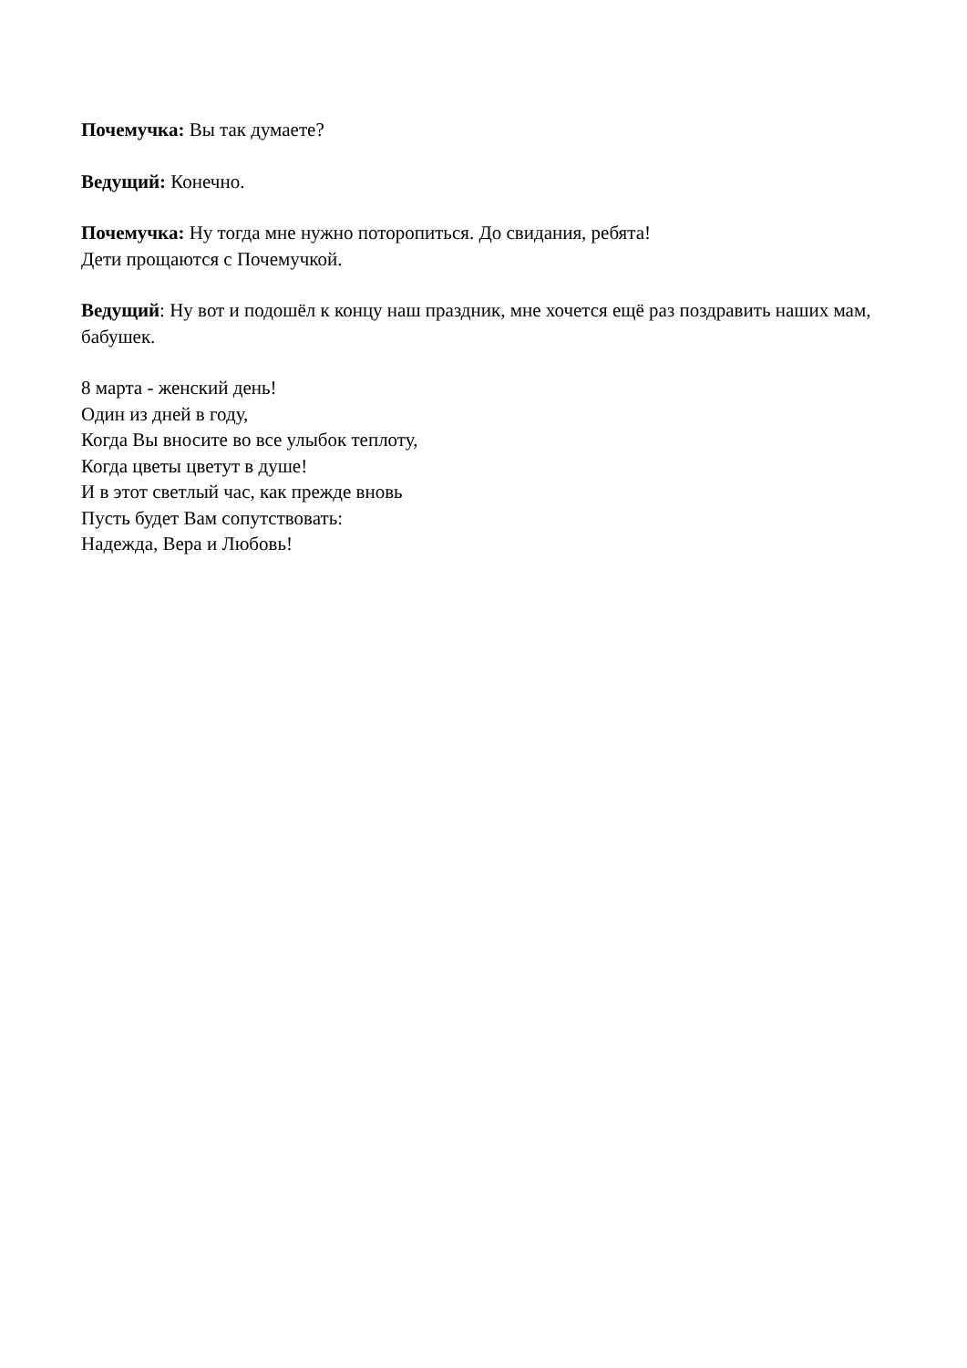Почемучка: Вы так думаете?
Ведущий: Конечно.
Почемучка: Ну тогда мне нужно поторопиться. До свидания, ребята!
Дети прощаются с Почемучкой.
Ведущий: Ну вот и подошёл к концу наш праздник, мне хочется ещё раз поздравить наших мам, бабушек.
8 марта - женский день!
Один из дней в году,
Когда Вы вносите во все улыбок теплоту,
Когда цветы цветут в душе!
И в этот светлый час, как прежде вновь
Пусть будет Вам сопутствовать:
Надежда, Вера и Любовь!